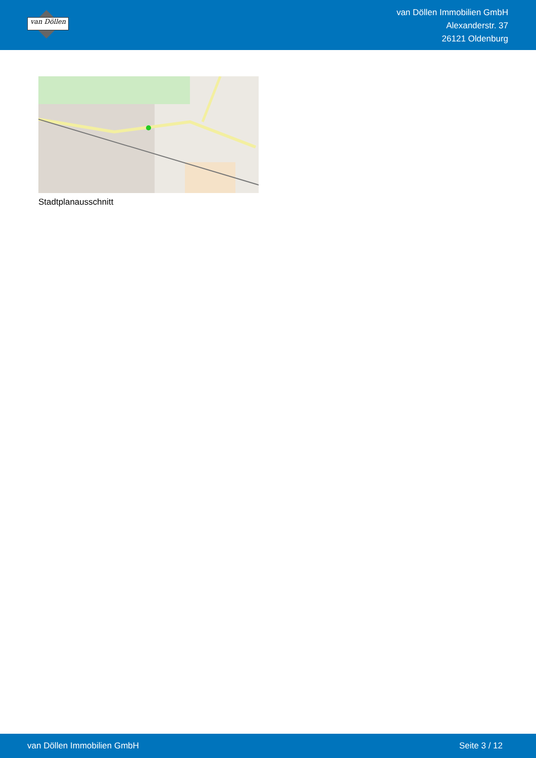van Döllen
van Döllen Immobilien GmbH
Alexanderstr. 37
26121 Oldenburg
Stadtplanausschnitt
van Döllen Immobilien GmbH Seite 3 / 12